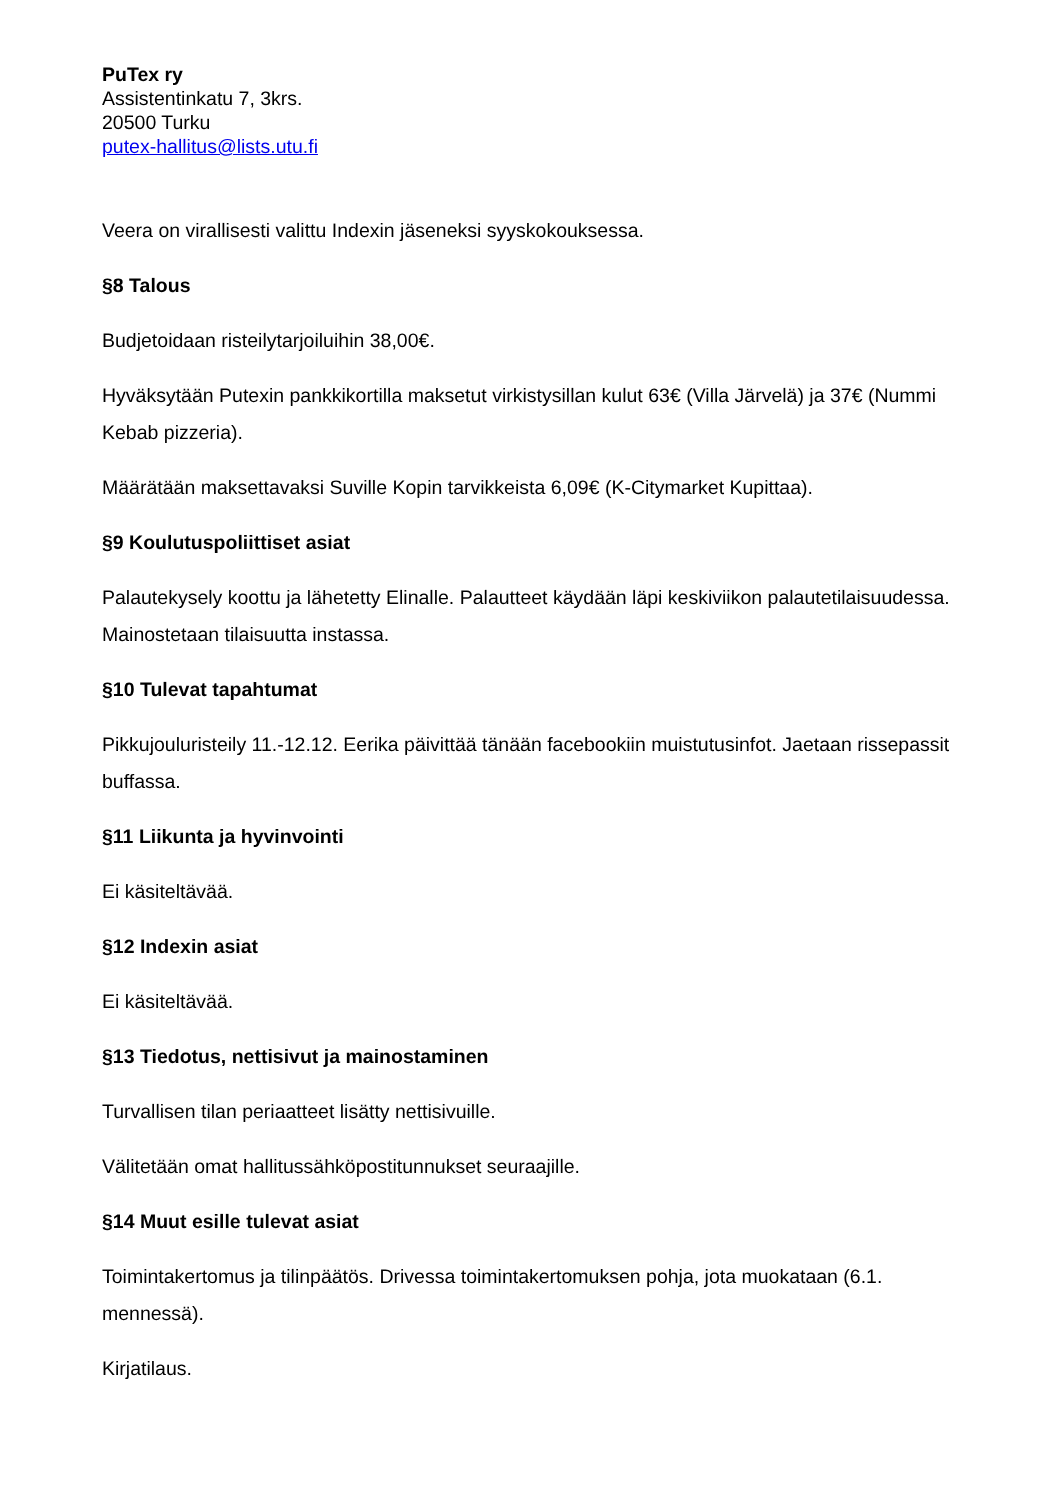PuTex ry
Assistentinkatu 7, 3krs.
20500 Turku
putex-hallitus@lists.utu.fi
Veera on virallisesti valittu Indexin jäseneksi syyskokouksessa.
§8 Talous
Budjetoidaan risteilytarjoiluihin 38,00€.
Hyväksytään Putexin pankkikortilla maksetut virkistysillan kulut 63€ (Villa Järvelä) ja 37€ (Nummi Kebab pizzeria).
Määrätään maksettavaksi Suville Kopin tarvikkeista 6,09€ (K-Citymarket Kupittaa).
§9 Koulutuspoliittiset asiat
Palautekysely koottu ja lähetetty Elinalle. Palautteet käydään läpi keskiviikon palautetilaisuudessa. Mainostetaan tilaisuutta instassa.
§10 Tulevat tapahtumat
Pikkujouluristeily 11.-12.12. Eerika päivittää tänään facebookiin muistutusinfot. Jaetaan rissepassit buffassa.
§11 Liikunta ja hyvinvointi
Ei käsiteltävää.
§12 Indexin asiat
Ei käsiteltävää.
§13 Tiedotus, nettisivut ja mainostaminen
Turvallisen tilan periaatteet lisätty nettisivuille.
Välitetään omat hallitussähköpostitunnukset seuraajille.
§14 Muut esille tulevat asiat
Toimintakertomus ja tilinpäätös. Drivessa toimintakertomuksen pohja, jota muokataan (6.1. mennessä).
Kirjatilaus.